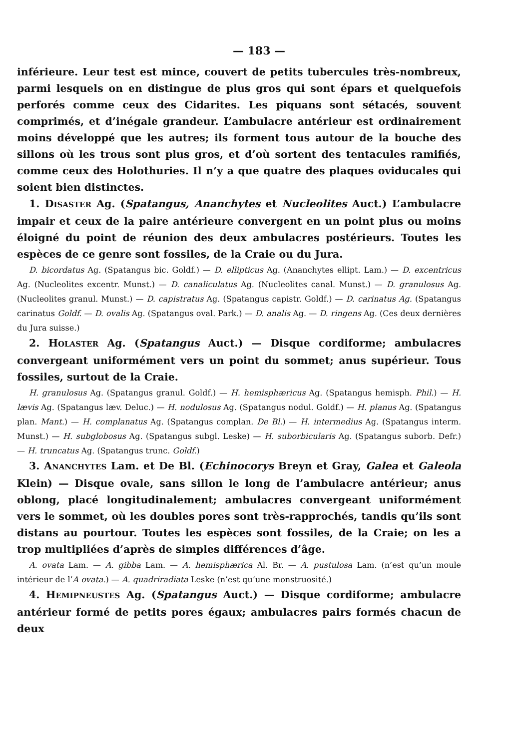— 183 —
inférieure. Leur test est mince, couvert de petits tubercules très-nombreux, parmi lesquels on en distingue de plus gros qui sont épars et quelquefois perforés comme ceux des Cidarites. Les piquans sont sétacés, souvent comprimés, et d’inégale grandeur. L’ambulacre antérieur est ordinairement moins développé que les autres; ils forment tous autour de la bouche des sillons où les trous sont plus gros, et d’où sortent des tentacules ramifiés, comme ceux des Holothuries. Il n’y a que quatre des plaques oviducales qui soient bien distinctes.
1. DISASTER Ag. (Spatangus, Ananchytes et Nucleolites Auct.) L’ambulacre impair et ceux de la paire antérieure convergent en un point plus ou moins éloigné du point de réunion des deux ambulacres postérieurs. Toutes les espèces de ce genre sont fossiles, de la Craie ou du Jura.
D. bicordatus Ag. (Spatangus bic. Goldf.) — D. ellipticus Ag. (Ananchytes ellipt. Lam.) — D. excentricus Ag. (Nucleolites excentr. Munst.) — D. canaliculatus Ag. (Nucleolites canal. Munst.) — D. granulosus Ag. (Nucleolites granul. Munst.) — D. capistratus Ag. (Spatangus capistr. Goldf.) — D. carinatus Ag. (Spatangus carinatus Goldf. — D. ovalis Ag. (Spatangus oval. Park.) — D. analis Ag. — D. ringens Ag. (Ces deux dernières du Jura suisse.)
2. HOLASTER Ag. (Spatangus Auct.) — Disque cordiforme; ambulacres convergeant uniformément vers un point du sommet; anus supérieur. Tous fossiles, surtout de la Craie.
H. granulosus Ag. (Spatangus granul. Goldf.) — H. hemisphæricus Ag. (Spatangus hemisph. Phil.) — H. lævis Ag. (Spatangus læv. Deluc.) — H. nodulosus Ag. (Spatangus nodul. Goldf.) — H. planus Ag. (Spatangus plan. Mant.) — H. complanatus Ag. (Spatangus complan. De Bl.) — H. intermedius Ag. (Spatangus interm. Munst.) — H. subglobosus Ag. (Spatangus subgl. Leske) — H. suborbicularis Ag. (Spatangus suborb. Defr.) — H. truncatus Ag. (Spatangus trunc. Goldf.)
3. ANANCHYTES Lam. et De Bl. (Echinocorys Breyn et Gray, Galea et Galeola Klein) — Disque ovale, sans sillon le long de l’ambulacre antérieur; anus oblong, placé longitudinalement; ambulacres convergeant uniformément vers le sommet, où les doubles pores sont très-rapprochés, tandis qu’ils sont distans au pourtour. Toutes les espèces sont fossiles, de la Craie; on les a trop multipliées d’après de simples différences d’âge.
A. ovata Lam. — A. gibba Lam. — A. hemisphærica Al. Br. — A. pustulosa Lam. (n’est qu’un moule intérieur de l’A ovata.) — A. quadriradiata Leske (n’est qu’une monstruosité.)
4. HEMIPNEUSTES Ag. (Spatangus Auct.) — Disque cordiforme; ambulacre antérieur formé de petits pores égaux; ambulacres pairs formés chacun de deux